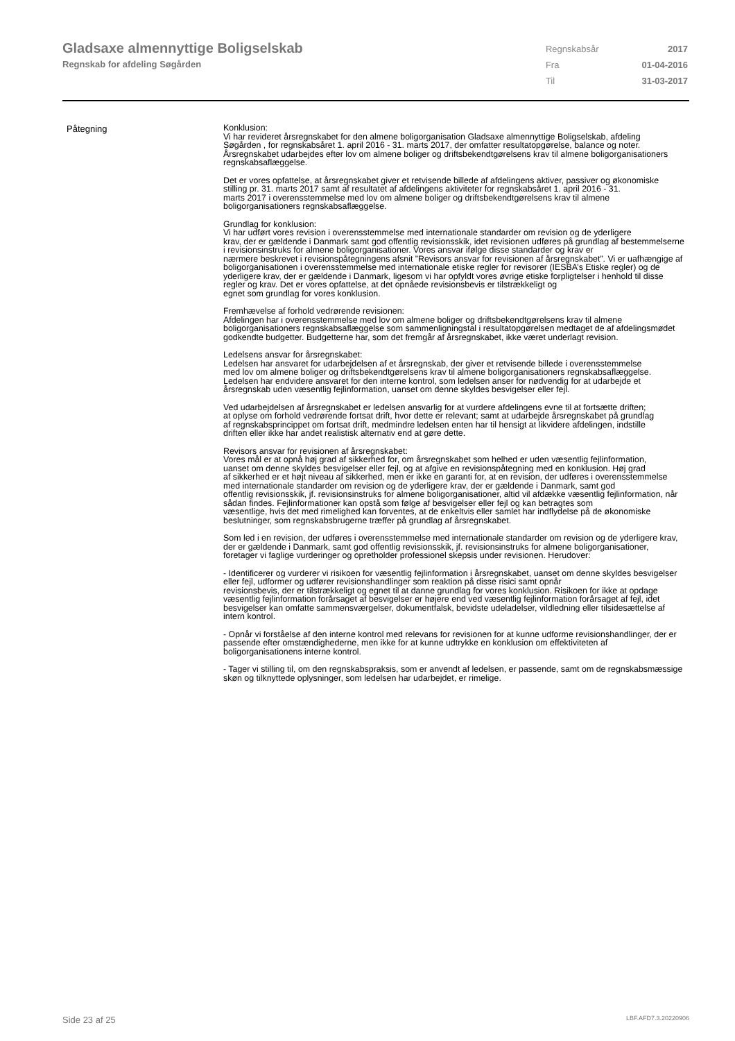Gladsaxe almennyttige Boligselskab
Regnskab for afdeling Søgården
| Regnskabsår | 2017 |
| Fra | 01-04-2016 |
| Til | 31-03-2017 |
Påtegning
Konklusion:
Vi har revideret årsregnskabet for den almene boligorganisation Gladsaxe almennyttige Boligselskab, afdeling
Søgården , for regnskabsåret 1. april 2016 - 31. marts 2017, der omfatter resultatopgørelse, balance og noter.
Årsregnskabet udarbejdes efter lov om almene boliger og driftsbekendtgørelsens krav til almene boligorganisationers regnskabsaflæggelse.
Det er vores opfattelse, at årsregnskabet giver et retvisende billede af afdelingens aktiver, passiver og økonomiske stilling pr. 31. marts 2017 samt af resultatet af afdelingens aktiviteter for regnskabsåret 1. april 2016 - 31.
marts 2017 i overensstemmelse med lov om almene boliger og driftsbekendtgørelsens krav til almene boligorganisationers regnskabsaflæggelse.
Grundlag for konklusion:
Vi har udført vores revision i overensstemmelse med internationale standarder om revision og de yderligere
krav, der er gældende i Danmark samt god offentlig revisionsskik, idet revisionen udføres på grundlag af bestemmelserne i revisionsinstruks for almene boligorganisationer. Vores ansvar ifølge disse standarder og krav er
nærmere beskrevet i revisionspåtegningens afsnit ”Revisors ansvar for revisionen af årsregnskabet”. Vi er uafhængige af boligorganisationen i overensstemmelse med internationale etiske regler for revisorer (IESBA’s Etiske regler) og de yderligere krav, der er gældende i Danmark, ligesom vi har opfyldt vores øvrige etiske forpligtelser i henhold til disse regler og krav. Det er vores opfattelse, at det opnåede revisionsbevis er tilstrækkeligt og
egnet som grundlag for vores konklusion.
Fremhævelse af forhold vedrørende revisionen:
Afdelingen har i overensstemmelse med lov om almene boliger og driftsbekendtgørelsens krav til almene boligorganisationers regnskabsaflæggelse som sammenligningstal i resultatopgørelsen medtaget de af afdelingsmødet
godkendte budgetter. Budgetterne har, som det fremgår af årsregnskabet, ikke været underlagt revision.
Ledelsens ansvar for årsregnskabet:
Ledelsen har ansvaret for udarbejdelsen af et årsregnskab, der giver et retvisende billede i overensstemmelse
med lov om almene boliger og driftsbekendtgørelsens krav til almene boligorganisationers regnskabsaflæggelse.
Ledelsen har endvidere ansvaret for den interne kontrol, som ledelsen anser for nødvendig for at udarbejde et
årsregnskab uden væsentlig fejlinformation, uanset om denne skyldes besvigelser eller fejl.
Ved udarbejdelsen af årsregnskabet er ledelsen ansvarlig for at vurdere afdelingens evne til at fortsætte driften;
at oplyse om forhold vedrørende fortsat drift, hvor dette er relevant; samt at udarbejde årsregnskabet på grundlag
af regnskabsprincippet om fortsat drift, medmindre ledelsen enten har til hensigt at likvidere afdelingen, indstille
driften eller ikke har andet realistisk alternativ end at gøre dette.
Revisors ansvar for revisionen af årsregnskabet:
Vores mål er at opnå høj grad af sikkerhed for, om årsregnskabet som helhed er uden væsentlig fejlinformation,
uanset om denne skyldes besvigelser eller fejl, og at afgive en revisionspåtegning med en konklusion. Høj grad
af sikkerhed er et højt niveau af sikkerhed, men er ikke en garanti for, at en revision, der udføres i overensstemmelse med internationale standarder om revision og de yderligere krav, der er gældende i Danmark, samt god
offentlig revisionsskik, jf. revisionsinstruks for almene boligorganisationer, altid vil afdække væsentlig fejlinformation, når sådan findes. Fejlinformationer kan opstå som følge af besvigelser eller fejl og kan betragtes som
væsentlige, hvis det med rimelighed kan forventes, at de enkeltvis eller samlet har indflydelse på de økonomiske
beslutninger, som regnskabsbrugerne træffer på grundlag af årsregnskabet.
Som led i en revision, der udføres i overensstemmelse med internationale standarder om revision og de yderligere krav, der er gældende i Danmark, samt god offentlig revisionsskik, jf. revisionsinstruks for almene boligorganisationer, foretager vi faglige vurderinger og opretholder professionel skepsis under revisionen. Herudover:
- Identificerer og vurderer vi risikoen for væsentlig fejlinformation i årsregnskabet, uanset om denne skyldes besvigelser eller fejl, udformer og udfører revisionshandlinger som reaktion på disse risici samt opnår
revisionsbevis, der er tilstrækkeligt og egnet til at danne grundlag for vores konklusion. Risikoen for ikke at opdage væsentlig fejlinformation forårsaget af besvigelser er højere end ved væsentlig fejlinformation forårsaget af fejl, idet besvigelser kan omfatte sammensværgelser, dokumentfalsk, bevidste udeladelser, vildledning eller tilsidesættelse af intern kontrol.
- Opnår vi forståelse af den interne kontrol med relevans for revisionen for at kunne udforme revisionshandlinger, der er passende efter omstændighederne, men ikke for at kunne udtrykke en konklusion om effektiviteten af boligorganisationens interne kontrol.
- Tager vi stilling til, om den regnskabspraksis, som er anvendt af ledelsen, er passende, samt om de regnskabsmæssige skøn og tilknyttede oplysninger, som ledelsen har udarbejdet, er rimelige.
Side 23 af 25 LBF.AFD7.3.20220906